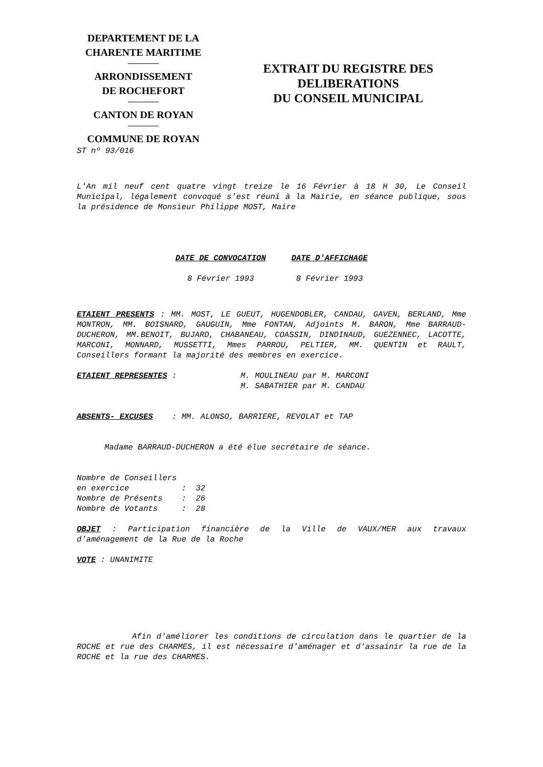DEPARTEMENT DE LA
CHARENTE MARITIME
ARRONDISSEMENT
DE ROCHEFORT
CANTON DE ROYAN
COMMUNE DE ROYAN
EXTRAIT DU REGISTRE DES
DELIBERATIONS
DU CONSEIL MUNICIPAL
ST nº 93/016
L'An mil neuf cent quatre vingt treize le 16 Février à 18 H 30, Le Conseil Municipal, légalement convoqué s'est réuni à la Mairie, en séance publique, sous la présidence de Monsieur Philippe MOST, Maire
DATE DE CONVOCATION
8 Février 1993
DATE D'AFFICHAGE
8 Février 1993
ETAIENT PRESENTS : MM. MOST, LE GUEUT, HUGENDOBLER, CANDAU, GAVEN, BERLAND, Mme MONTRON, MM. BOISNARD, GAUGUIN, Mme FONTAN, Adjoints M. BARON, Mme BARRAUD-DUCHERON, MM.BENOIT, BUJARD, CHABANEAU, COASSIN, DINDINAUD, GUEZENNEC, LACOTTE, MARCONI, MONNARD, MUSSETTI, Mmes PARROU, PELTIER, MM. QUENTIN et RAULT, Conseillers formant la majorité des membres en exercice.
ETAIENT REPRESENTES : M. MOULINEAU par M. MARCONI
M. SABATHIER par M. CANDAU
ABSENTS- EXCUSES : MM. ALONSO, BARRIERE, REVOLAT et TAP
Madame BARRAUD-DUCHERON a été élue secrétaire de séance.
Nombre de Conseillers en exercice : 32 Nombre de Présents : 26 Nombre de Votants : 28
OBJET : Participation financière de la Ville de VAUX/MER aux travaux d'aménagement de la Rue de la Roche
VOTE : UNANIMITE
Afin d'améliorer les conditions de circulation dans le quartier de la ROCHE et rue des CHARMES, il est nécessaire d'aménager et d'assainir la rue de la ROCHE et la rue des CHARMES.